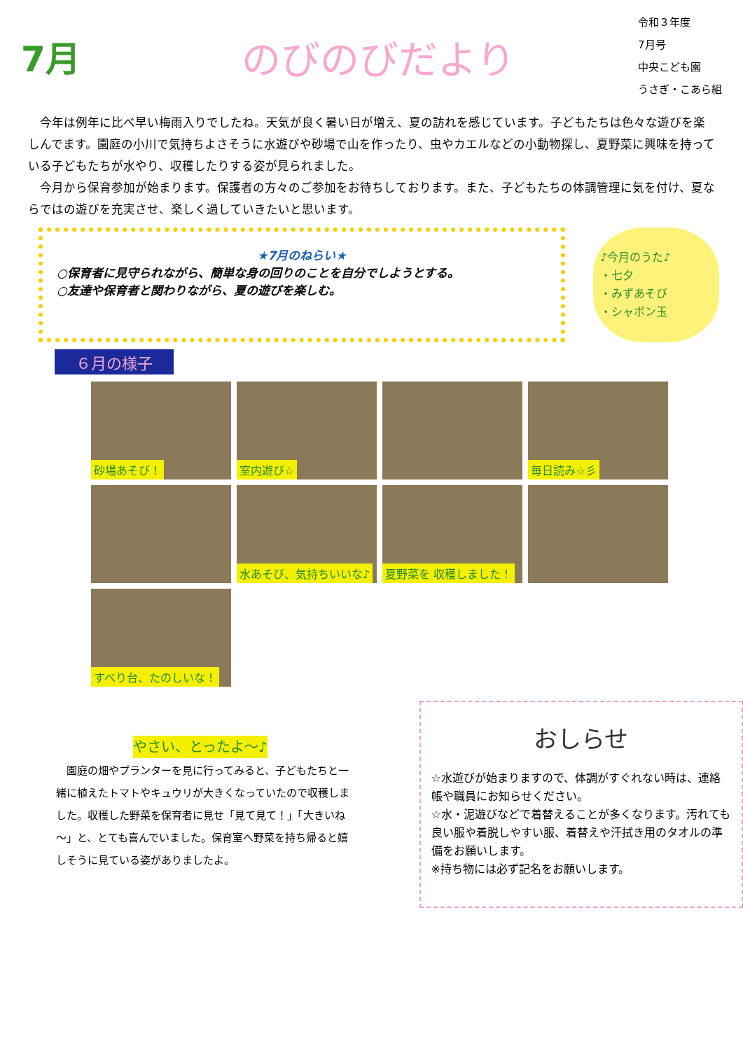7月 のびのびだより
令和３年度
7月号
中央こども園
うさぎ・こあら組
今年は例年に比べ早い梅雨入りでしたね。天気が良く暑い日が増え、夏の訪れを感じています。子どもたちは色々な遊びを楽しんでます。園庭の小川で気持ちよさそうに水遊びや砂場で山を作ったり、虫やカエルなどの小動物探し、夏野菜に興味を持っている子どもたちが水やり、収穫したりする姿が見られました。
今月から保育参加が始まります。保護者の方々のご参加をお待ちしております。また、子どもたちの体調管理に気を付け、夏ならではの遊びを充実させ、楽しく過していきたいと思います。
★7月のねらい★
○保育者に見守られながら、簡単な身の回りのことを自分でしようとする。
○友達や保育者と関わりながら、夏の遊びを楽しむ。
♪今月のうた♪
・七夕
・みずあそび
・シャボン玉
６月の様子
砂場あそび！
室内遊び☆
毎日読み☆彡
水あそび、気持ちいいな♪
夏野菜を 収穫しました！
すべり台、たのしいな！
やさい、とったよ～♪
　園庭の畑やプランターを見に行ってみると、子どもたちと一緒に植えたトマトやキュウリが大きくなっていたので収穫しました。収穫した野菜を保育者に見せ「見て見て！」「大きいね～」と、とても喜んでいました。保育室へ野菜を持ち帰ると嬉しそうに見ている姿がありましたよ。
おしらせ
☆水遊びが始まりますので、体調がすぐれない時は、連絡帳や職員にお知らせください。
☆水・泥遊びなどで着替えることが多くなります。汚れても良い服や着脱しやすい服、着替えや汗拭き用のタオルの準備をお願いします。
※持ち物には必ず記名をお願いします。